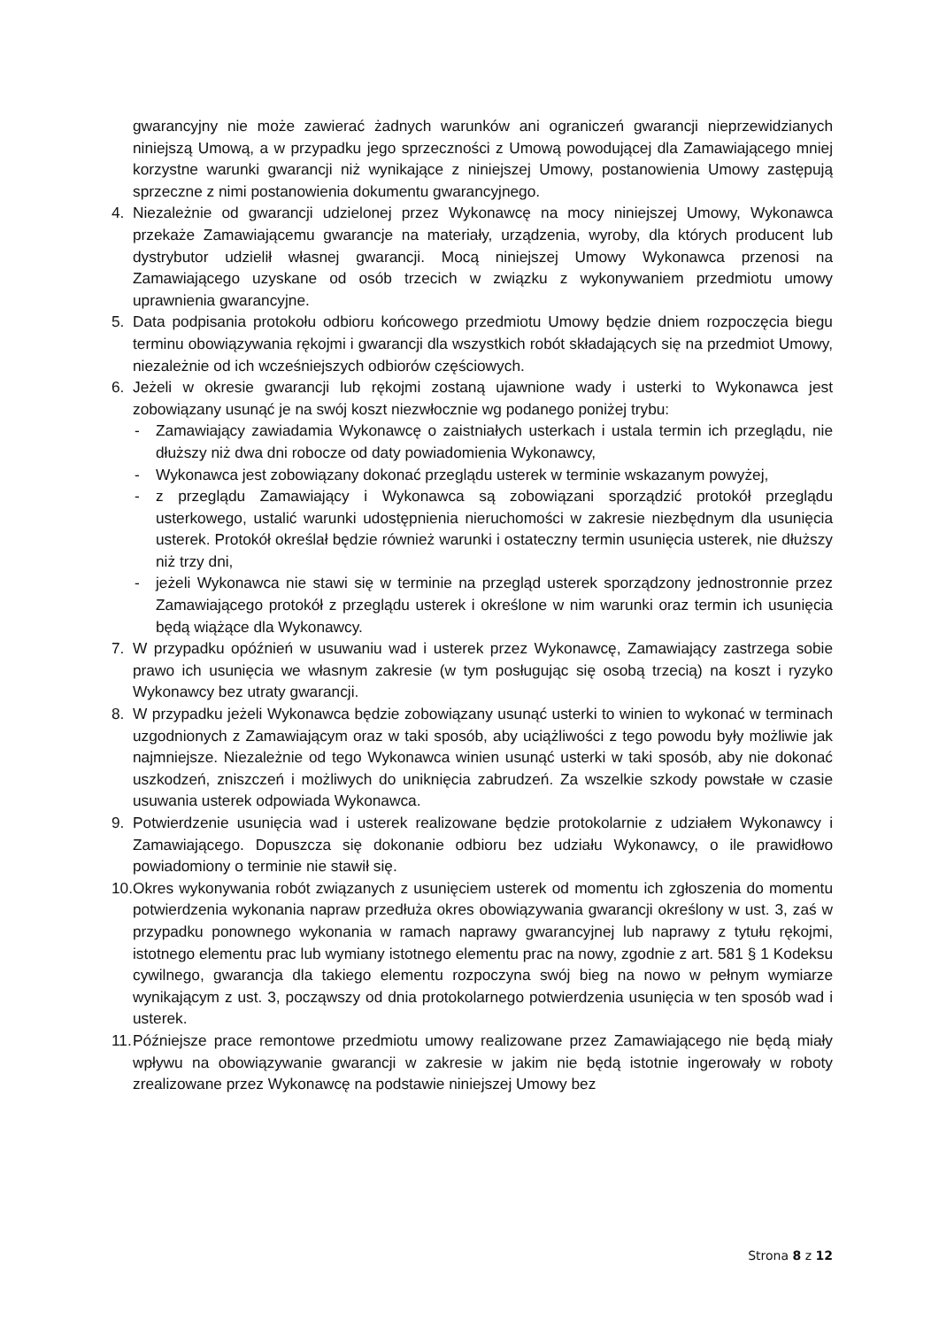gwarancyjny nie może zawierać żadnych warunków ani ograniczeń gwarancji nieprzewidzianych niniejszą Umową, a w przypadku jego sprzeczności z Umową powodującej dla Zamawiającego mniej korzystne warunki gwarancji niż wynikające z niniejszej Umowy, postanowienia Umowy zastępują sprzeczne z nimi postanowienia dokumentu gwarancyjnego.
4. Niezależnie od gwarancji udzielonej przez Wykonawcę na mocy niniejszej Umowy, Wykonawca przekaże Zamawiającemu gwarancje na materiały, urządzenia, wyroby, dla których producent lub dystrybutor udzielił własnej gwarancji. Mocą niniejszej Umowy Wykonawca przenosi na Zamawiającego uzyskane od osób trzecich w związku z wykonywaniem przedmiotu umowy uprawnienia gwarancyjne.
5. Data podpisania protokołu odbioru końcowego przedmiotu Umowy będzie dniem rozpoczęcia biegu terminu obowiązywania rękojmi i gwarancji dla wszystkich robót składających się na przedmiot Umowy, niezależnie od ich wcześniejszych odbiorów częściowych.
6. Jeżeli w okresie gwarancji lub rękojmi zostaną ujawnione wady i usterki to Wykonawca jest zobowiązany usunąć je na swój koszt niezwłocznie wg podanego poniżej trybu:
- Zamawiający zawiadamia Wykonawcę o zaistniałych usterkach i ustala termin ich przeglądu, nie dłuższy niż dwa dni robocze od daty powiadomienia Wykonawcy,
- Wykonawca jest zobowiązany dokonać przeglądu usterek w terminie wskazanym powyżej,
- z przeglądu Zamawiający i Wykonawca są zobowiązani sporządzić protokół przeglądu usterkowego, ustalić warunki udostępnienia nieruchomości w zakresie niezbędnym dla usunięcia usterek. Protokół określał będzie również warunki i ostateczny termin usunięcia usterek, nie dłuższy niż trzy dni,
- jeżeli Wykonawca nie stawi się w terminie na przegląd usterek sporządzony jednostronnie przez Zamawiającego protokół z przeglądu usterek i określone w nim warunki oraz termin ich usunięcia będą wiążące dla Wykonawcy.
7. W przypadku opóźnień w usuwaniu wad i usterek przez Wykonawcę, Zamawiający zastrzega sobie prawo ich usunięcia we własnym zakresie (w tym posługując się osobą trzecią) na koszt i ryzyko Wykonawcy bez utraty gwarancji.
8. W przypadku jeżeli Wykonawca będzie zobowiązany usunąć usterki to winien to wykonać w terminach uzgodnionych z Zamawiającym oraz w taki sposób, aby uciążliwości z tego powodu były możliwie jak najmniejsze. Niezależnie od tego Wykonawca winien usunąć usterki w taki sposób, aby nie dokonać uszkodzeń, zniszczeń i możliwych do uniknięcia zabrudzeń. Za wszelkie szkody powstałe w czasie usuwania usterek odpowiada Wykonawca.
9. Potwierdzenie usunięcia wad i usterek realizowane będzie protokolarnie z udziałem Wykonawcy i Zamawiającego. Dopuszcza się dokonanie odbioru bez udziału Wykonawcy, o ile prawidłowo powiadomiony o terminie nie stawił się.
10. Okres wykonywania robót związanych z usunięciem usterek od momentu ich zgłoszenia do momentu potwierdzenia wykonania napraw przedłuża okres obowiązywania gwarancji określony w ust. 3, zaś w przypadku ponownego wykonania w ramach naprawy gwarancyjnej lub naprawy z tytułu rękojmi, istotnego elementu prac lub wymiany istotnego elementu prac na nowy, zgodnie z art. 581 § 1 Kodeksu cywilnego, gwarancja dla takiego elementu rozpoczyna swój bieg na nowo w pełnym wymiarze wynikającym z ust. 3, począwszy od dnia protokolarnego potwierdzenia usunięcia w ten sposób wad i usterek.
11. Późniejsze prace remontowe przedmiotu umowy realizowane przez Zamawiającego nie będą miały wpływu na obowiązywanie gwarancji w zakresie w jakim nie będą istotnie ingerowały w roboty zrealizowane przez Wykonawcę na podstawie niniejszej Umowy bez
Strona 8 z 12